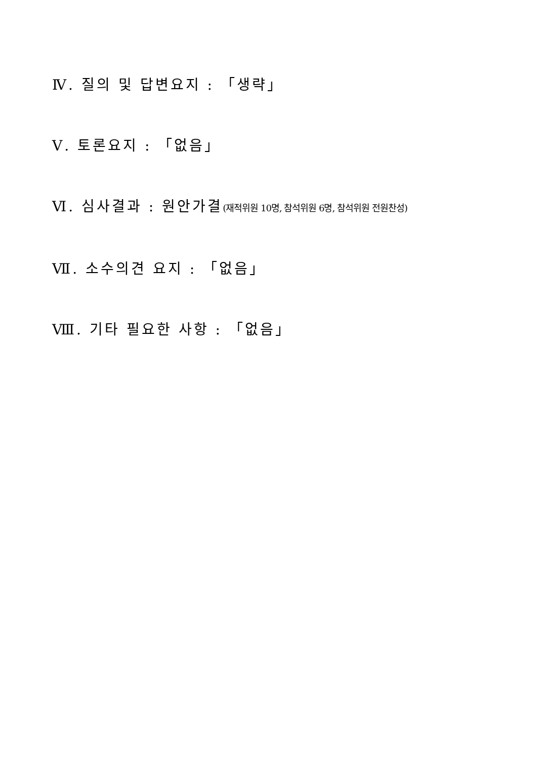Ⅳ. 질의 및 답변요지 : 「생략」
Ⅴ. 토론요지 : 「없음」
Ⅵ. 심사결과 : 원안가결(재적위원 10명, 참석위원 6명, 참석위원 전원찬성)
Ⅶ. 소수의견 요지 : 「없음」
Ⅷ. 기타 필요한 사항 : 「없음」